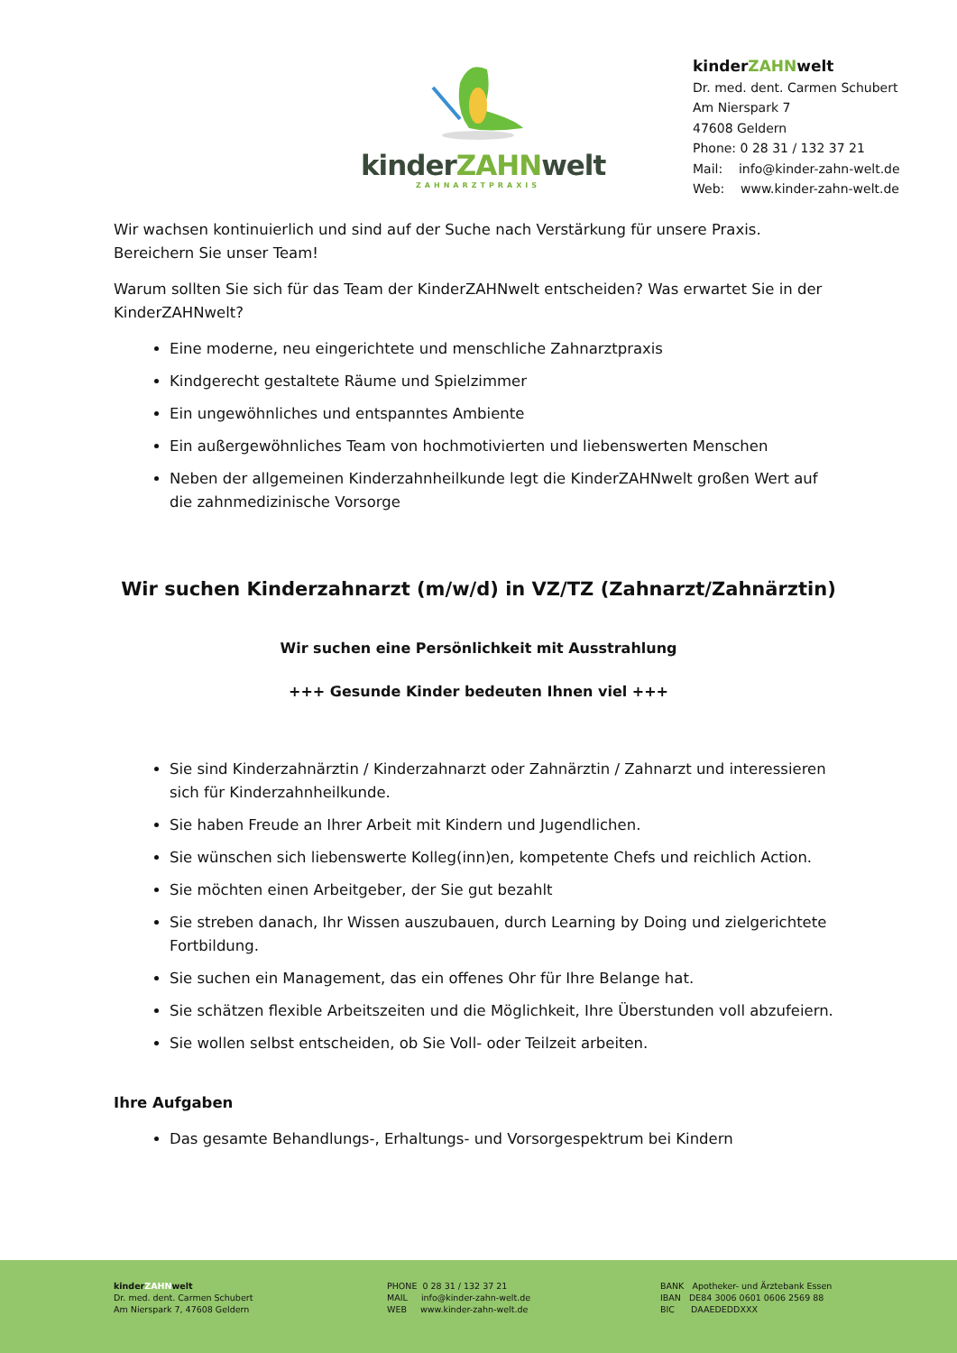kinderZAHNwelt
ZAHNARZTPRAXIS
kinderZAHNwelt
Dr. med. dent. Carmen Schubert
Am Nierspark 7
47608 Geldern
Phone: 0 28 31 / 132 37 21
Mail: info@kinder-zahn-welt.de
Web: www.kinder-zahn-welt.de
Wir wachsen kontinuierlich und sind auf der Suche nach Verstärkung für unsere Praxis. Bereichern Sie unser Team!
Warum sollten Sie sich für das Team der KinderZAHNwelt entscheiden? Was erwartet Sie in der KinderZAHNwelt?
Eine moderne, neu eingerichtete und menschliche Zahnarztpraxis
Kindgerecht gestaltete Räume und Spielzimmer
Ein ungewöhnliches und entspanntes Ambiente
Ein außergewöhnliches Team von hochmotivierten und liebenswerten Menschen
Neben der allgemeinen Kinderzahnheilkunde legt die KinderZAHNwelt großen Wert auf die zahnmedizinische Vorsorge
Wir suchen Kinderzahnarzt (m/w/d) in VZ/TZ (Zahnarzt/Zahnärztin)
Wir suchen eine Persönlichkeit mit Ausstrahlung
+++ Gesunde Kinder bedeuten Ihnen viel +++
Sie sind Kinderzahnärztin / Kinderzahnarzt oder Zahnärztin / Zahnarzt und interessieren sich für Kinderzahnheilkunde.
Sie haben Freude an Ihrer Arbeit mit Kindern und Jugendlichen.
Sie wünschen sich liebenswerte Kolleg(inn)en, kompetente Chefs und reichlich Action.
Sie möchten einen Arbeitgeber, der Sie gut bezahlt
Sie streben danach, Ihr Wissen auszubauen, durch Learning by Doing und zielgerichtete Fortbildung.
Sie suchen ein Management, das ein offenes Ohr für Ihre Belange hat.
Sie schätzen flexible Arbeitszeiten und die Möglichkeit, Ihre Überstunden voll abzufeiern.
Sie wollen selbst entscheiden, ob Sie Voll- oder Teilzeit arbeiten.
Ihre Aufgaben
Das gesamte Behandlungs-, Erhaltungs- und Vorsorgespektrum bei Kindern
kinderZAHNwelt
Dr. med. dent. Carmen Schubert
Am Nierspark 7, 47608 Geldern
PHONE 0 28 31 / 132 37 21
MAIL info@kinder-zahn-welt.de
WEB www.kinder-zahn-welt.de
BANK Apotheker- und Ärztebank Essen
IBAN DE84 3006 0601 0606 2569 88
BIC DAAEDEDDXXX